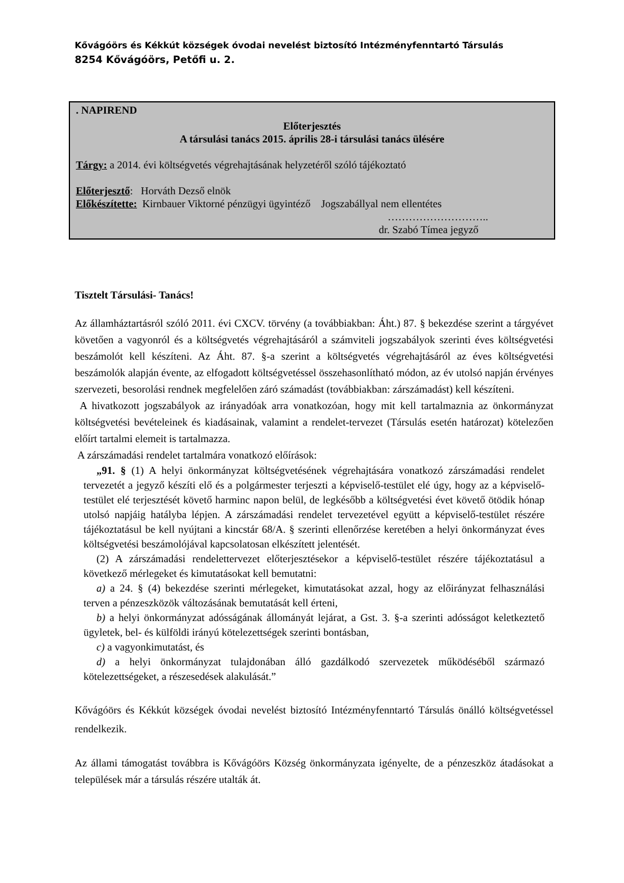Kővágóörs és Kékkút községek óvodai nevelést biztosító Intézményfenntartó Társulás
8254 Kővágóörs, Petőfi u. 2.
. NAPIREND
Előterjesztés
A társulási tanács 2015. április 28-i társulási tanács ülésére
Tárgy: a 2014. évi költségvetés végrehajtásának helyzetéről szóló tájékoztató
Előterjesztő: Horváth Dezső elnök
Előkészítette: Kirnbauer Viktorné pénzügyi ügyintéző Jogszabállyal nem ellentétes
………………………..
dr. Szabó Tímea jegyző
Tisztelt Társulási- Tanács!
Az államháztartásról szóló 2011. évi CXCV. törvény (a továbbiakban: Áht.) 87. § bekezdése szerint a tárgyévet követően a vagyonról és a költségvetés végrehajtásáról a számviteli jogszabályok szerinti éves költségvetési beszámolót kell készíteni. Az Áht. 87. §-a szerint a költségvetés végrehajtásáról az éves költségvetési beszámolók alapján évente, az elfogadott költségvetéssel összehasonlítható módon, az év utolsó napján érvényes szervezeti, besorolási rendnek megfelelően záró számadást (továbbiakban: zárszámadást) kell készíteni.
A hivatkozott jogszabályok az irányadóak arra vonatkozóan, hogy mit kell tartalmaznia az önkormányzat költségvetési bevételeinek és kiadásainak, valamint a rendelet-tervezet (Társulás esetén határozat) kötelezően előírt tartalmi elemeit is tartalmazza.
A zárszámadási rendelet tartalmára vonatkozó előírások:
„91. § (1) A helyi önkormányzat költségvetésének végrehajtására vonatkozó zárszámadási rendelet tervezetét a jegyző készíti elő és a polgármester terjeszti a képviselő-testület elé úgy, hogy az a képviselő-testület elé terjesztését követő harminc napon belül, de legkésőbb a költségvetési évet követő ötödik hónap utolsó napjáig hatályba lépjen. A zárszámadási rendelet tervezetével együtt a képviselő-testület részére tájékoztatásul be kell nyújtani a kincstár 68/A. § szerinti ellenőrzése keretében a helyi önkormányzat éves költségvetési beszámolójával kapcsolatosan elkészített jelentését.
(2) A zárszámadási rendelettervezet előterjesztésekor a képviselő-testület részére tájékoztatásul a következő mérlegeket és kimutatásokat kell bemutatni:
a) a 24. § (4) bekezdése szerinti mérlegeket, kimutatásokat azzal, hogy az előirányzat felhasználási terven a pénzeszközök változásának bemutatását kell érteni,
b) a helyi önkormányzat adósságának állományát lejárat, a Gst. 3. §-a szerinti adósságot keletkeztető ügyletek, bel- és külföldi irányú kötelezettségek szerinti bontásban,
c) a vagyonkimutatást, és
d) a helyi önkormányzat tulajdonában álló gazdálkodó szervezetek működéséből származó kötelezettségeket, a részesedések alakulását.”
Kővágóörs és Kékkút községek óvodai nevelést biztosító Intézményfenntartó Társulás önálló költségvetéssel rendelkezik.
Az állami támogatást továbbra is Kővágóörs Község önkormányzata igényelte, de a pénzeszköz átadásokat a települések már a társulás részére utalták át.